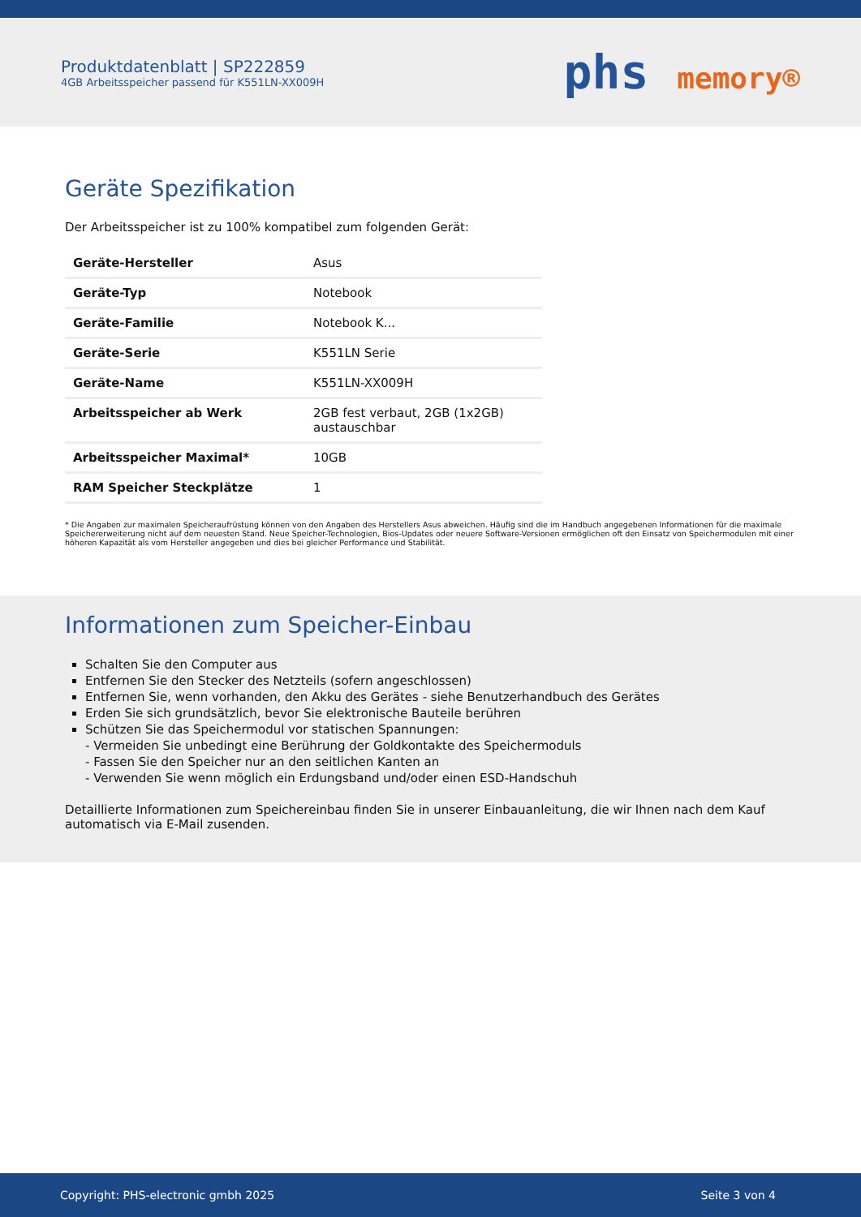Produktdatenblatt | SP222859
4GB Arbeitsspeicher passend für K551LN-XX009H
phs memory®
Geräte Spezifikation
Der Arbeitsspeicher ist zu 100% kompatibel zum folgenden Gerät:
| Geräte-Hersteller | Asus |
| Geräte-Typ | Notebook |
| Geräte-Familie | Notebook K... |
| Geräte-Serie | K551LN Serie |
| Geräte-Name | K551LN-XX009H |
| Arbeitsspeicher ab Werk | 2GB fest verbaut, 2GB (1x2GB) austauschbar |
| Arbeitsspeicher Maximal* | 10GB |
| RAM Speicher Steckplätze | 1 |
* Die Angaben zur maximalen Speicheraufrüstung können von den Angaben des Herstellers Asus abweichen. Häufig sind die im Handbuch angegebenen Informationen für die maximale Speichererweiterung nicht auf dem neuesten Stand. Neue Speicher-Technologien, Bios-Updates oder neuere Software-Versionen ermöglichen oft den Einsatz von Speichermodulen mit einer höheren Kapazität als vom Hersteller angegeben und dies bei gleicher Performance und Stabilität.
Informationen zum Speicher-Einbau
Schalten Sie den Computer aus
Entfernen Sie den Stecker des Netzteils (sofern angeschlossen)
Entfernen Sie, wenn vorhanden, den Akku des Gerätes - siehe Benutzerhandbuch des Gerätes
Erden Sie sich grundsätzlich, bevor Sie elektronische Bauteile berühren
Schützen Sie das Speichermodul vor statischen Spannungen:
- Vermeiden Sie unbedingt eine Berührung der Goldkontakte des Speichermoduls
- Fassen Sie den Speicher nur an den seitlichen Kanten an
- Verwenden Sie wenn möglich ein Erdungsband und/oder einen ESD-Handschuh
Detaillierte Informationen zum Speichereinbau finden Sie in unserer Einbauanleitung, die wir Ihnen nach dem Kauf automatisch via E-Mail zusenden.
Copyright: PHS-electronic gmbh 2025 Seite 3 von 4